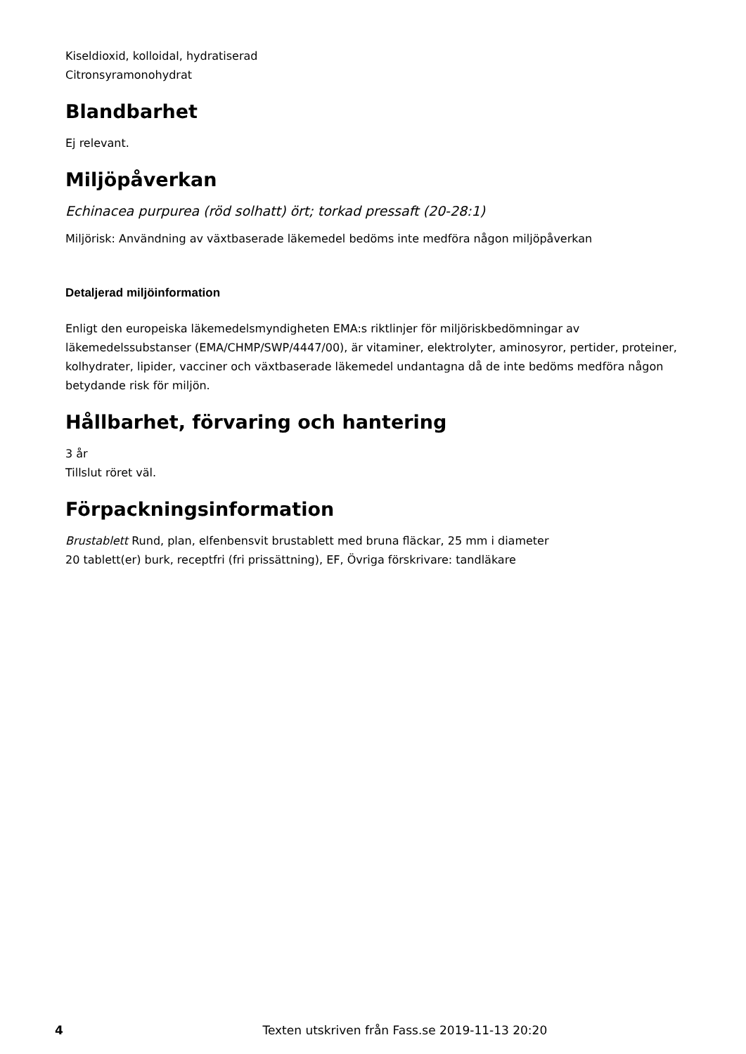Kiseldioxid, kolloidal, hydratiserad
Citronsyramonohydrat
Blandbarhet
Ej relevant.
Miljöpåverkan
Echinacea purpurea (röd solhatt) ört; torkad pressaft (20-28:1)
Miljörisk: Användning av växtbaserade läkemedel bedöms inte medföra någon miljöpåverkan
Detaljerad miljöinformation
Enligt den europeiska läkemedelsmyndigheten EMA:s riktlinjer för miljöriskbedömningar av läkemedelssubstanser (EMA/CHMP/SWP/4447/00), är vitaminer, elektrolyter, aminosyror, pertider, proteiner, kolhydrater, lipider, vacciner och växtbaserade läkemedel undantagna då de inte bedöms medföra någon betydande risk för miljön.
Hållbarhet, förvaring och hantering
3 år
Tillslut röret väl.
Förpackningsinformation
Brustablett Rund, plan, elfenbensvit brustablett med bruna fläckar, 25 mm i diameter
20 tablett(er) burk, receptfri (fri prissättning), EF, Övriga förskrivare: tandläkare
4 Texten utskriven från Fass.se 2019-11-13 20:20